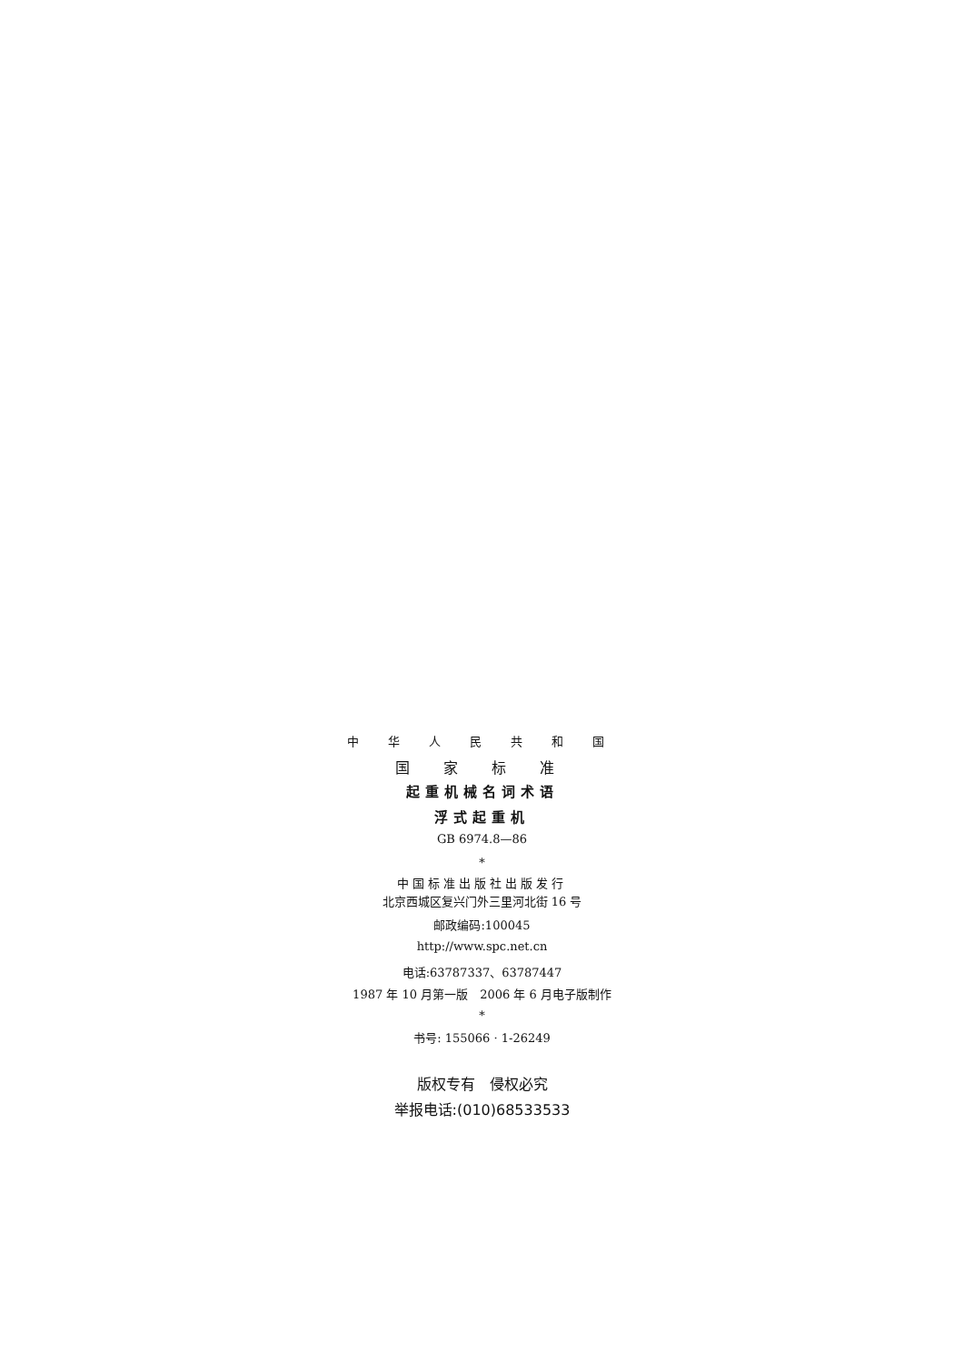中 华 人 民 共 和 国
国 家 标 准
起重机械名词术语
浮式起重机
GB 6974.8—86
*
中国标准出版社出版发行
北京西城区复兴门外三里河北街 16 号
邮政编码:100045
http://www.spc.net.cn
电话:63787337、63787447
1987 年 10 月第一版　2006 年 6 月电子版制作
*
书号: 155066 · 1-26249
版权专有　侵权必究
举报电话:(010)68533533